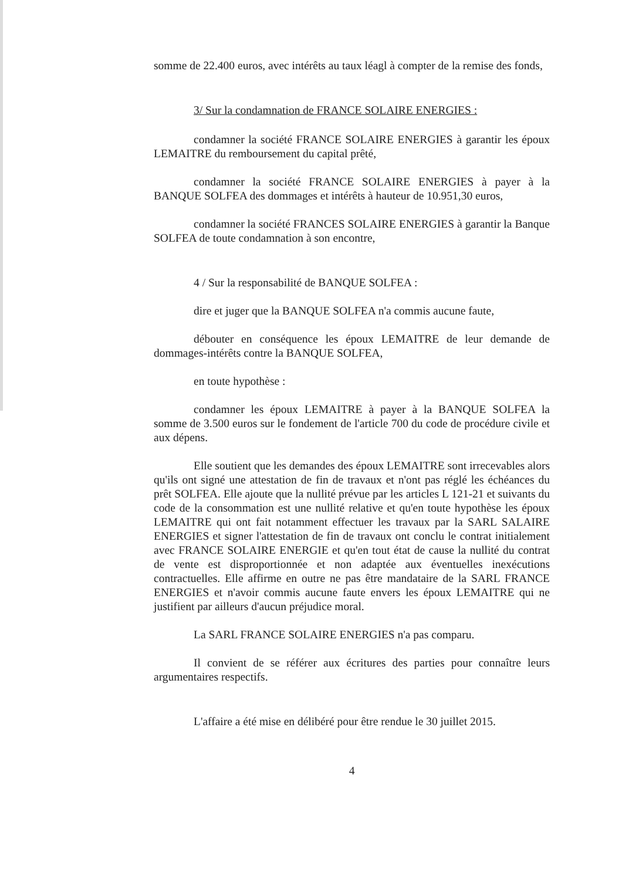somme de 22.400 euros, avec intérêts au taux léagl à compter de la remise des fonds,
3/ Sur la condamnation de FRANCE SOLAIRE ENERGIES :
condamner la société FRANCE SOLAIRE ENERGIES à garantir les époux LEMAITRE du remboursement du capital prêté,
condamner la société FRANCE SOLAIRE ENERGIES à payer à la BANQUE SOLFEA des dommages et intérêts à hauteur de 10.951,30 euros,
condamner la société FRANCES SOLAIRE ENERGIES à garantir la Banque SOLFEA de toute condamnation à son encontre,
4 / Sur la responsabilité de BANQUE SOLFEA :
dire et juger que la BANQUE SOLFEA n'a commis aucune faute,
débouter en conséquence les époux LEMAITRE de leur demande de dommages-intérêts contre la BANQUE SOLFEA,
en toute hypothèse :
condamner les époux LEMAITRE à payer à la BANQUE SOLFEA la somme de 3.500 euros sur le fondement de l'article 700 du code de procédure civile et aux dépens.
Elle soutient que les demandes des époux LEMAITRE sont irrecevables alors qu'ils ont signé une attestation de fin de travaux et n'ont pas réglé les échéances du prêt SOLFEA. Elle ajoute que la nullité prévue par les articles L 121-21 et suivants du code de la consommation est une nullité relative et qu'en toute hypothèse les époux LEMAITRE qui ont fait notamment effectuer les travaux par la SARL SALAIRE ENERGIES et signer l'attestation de fin de travaux ont conclu le contrat initialement avec FRANCE SOLAIRE ENERGIE et qu'en tout état de cause la nullité du contrat de vente est disproportionnée et non adaptée aux éventuelles inexécutions contractuelles. Elle affirme en outre ne pas être mandataire de la SARL FRANCE ENERGIES et n'avoir commis aucune faute envers les époux LEMAITRE qui ne justifient par ailleurs d'aucun préjudice moral.
La SARL FRANCE SOLAIRE ENERGIES n'a pas comparu.
Il convient de se référer aux écritures des parties pour connaître leurs argumentaires respectifs.
L'affaire a été mise en délibéré pour être rendue le 30 juillet 2015.
4